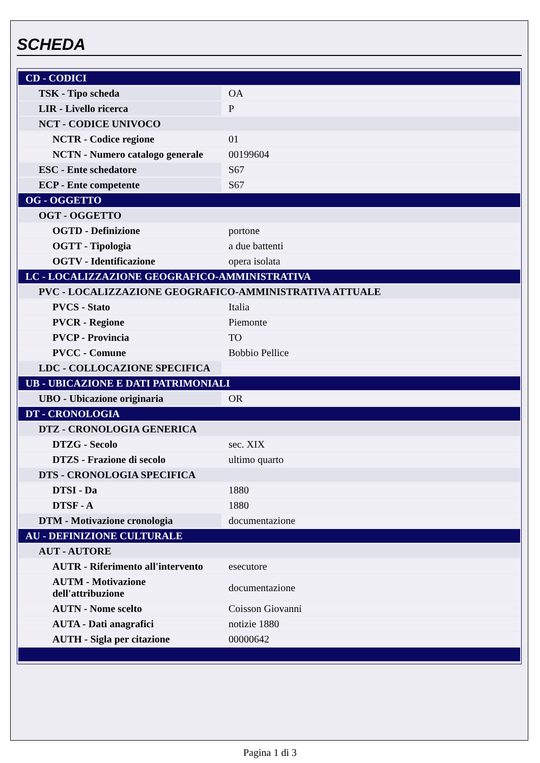SCHEDA
| CD - CODICI | |
| TSK - Tipo scheda | OA |
| LIR - Livello ricerca | P |
| NCT - CODICE UNIVOCO | |
| NCTR - Codice regione | 01 |
| NCTN - Numero catalogo generale | 00199604 |
| ESC - Ente schedatore | S67 |
| ECP - Ente competente | S67 |
| OG - OGGETTO | |
| OGT - OGGETTO | |
| OGTD - Definizione | portone |
| OGTT - Tipologia | a due battenti |
| OGTV - Identificazione | opera isolata |
| LC - LOCALIZZAZIONE GEOGRAFICO-AMMINISTRATIVA | |
| PVC - LOCALIZZAZIONE GEOGRAFICO-AMMINISTRATIVA ATTUALE | |
| PVCS - Stato | Italia |
| PVCR - Regione | Piemonte |
| PVCP - Provincia | TO |
| PVCC - Comune | Bobbio Pellice |
| LDC - COLLOCAZIONE SPECIFICA | |
| UB - UBICAZIONE E DATI PATRIMONIALI | |
| UBO - Ubicazione originaria | OR |
| DT - CRONOLOGIA | |
| DTZ - CRONOLOGIA GENERICA | |
| DTZG - Secolo | sec. XIX |
| DTZS - Frazione di secolo | ultimo quarto |
| DTS - CRONOLOGIA SPECIFICA | |
| DTSI - Da | 1880 |
| DTSF - A | 1880 |
| DTM - Motivazione cronologia | documentazione |
| AU - DEFINIZIONE CULTURALE | |
| AUT - AUTORE | |
| AUTR - Riferimento all'intervento | esecutore |
| AUTM - Motivazione dell'attribuzione | documentazione |
| AUTN - Nome scelto | Coisson Giovanni |
| AUTA - Dati anagrafici | notizie 1880 |
| AUTH - Sigla per citazione | 00000642 |
Pagina 1 di 3